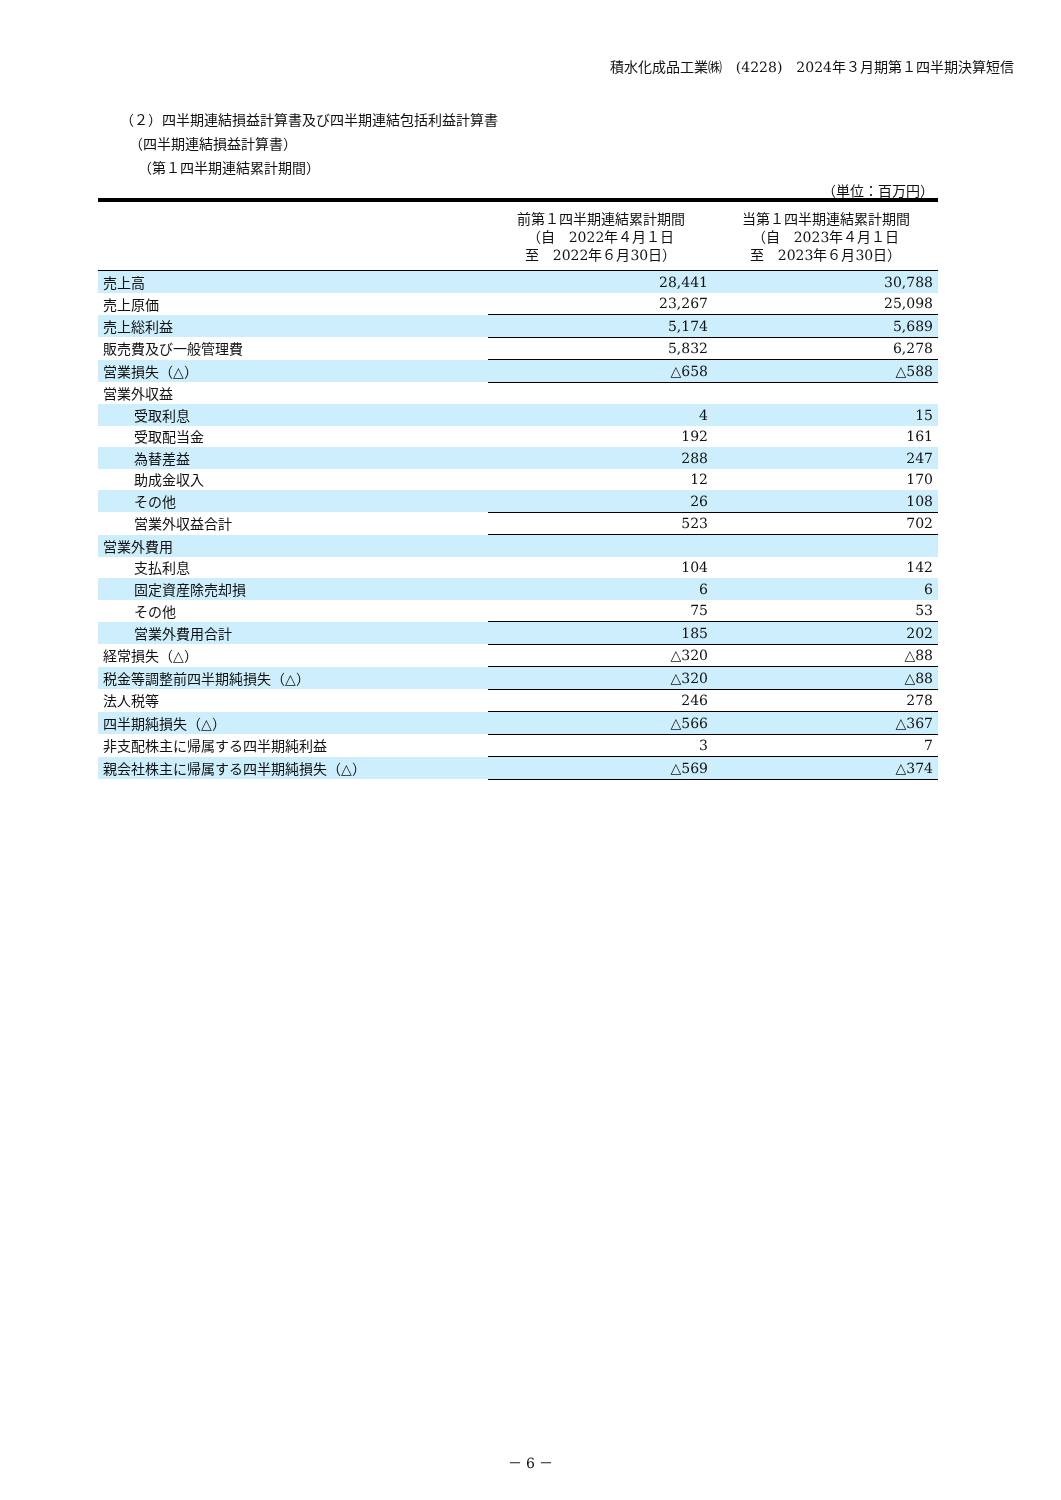積水化成品工業㈱　(4228)　2024年３月期第１四半期決算短信
（２）四半期連結損益計算書及び四半期連結包括利益計算書
（四半期連結損益計算書）
（第１四半期連結累計期間）
（単位：百万円）
| | 前第１四半期連結累計期間 （自 2022年４月１日 至 2022年６月30日） | 当第１四半期連結累計期間 （自 2023年４月１日 至 2023年６月30日） |
| --- | --- | --- |
| 売上高 | 28,441 | 30,788 |
| 売上原価 | 23,267 | 25,098 |
| 売上総利益 | 5,174 | 5,689 |
| 販売費及び一般管理費 | 5,832 | 6,278 |
| 営業損失（△） | △658 | △588 |
| 営業外収益 | | |
| 受取利息 | 4 | 15 |
| 受取配当金 | 192 | 161 |
| 為替差益 | 288 | 247 |
| 助成金収入 | 12 | 170 |
| その他 | 26 | 108 |
| 営業外収益合計 | 523 | 702 |
| 営業外費用 | | |
| 支払利息 | 104 | 142 |
| 固定資産除売却損 | 6 | 6 |
| その他 | 75 | 53 |
| 営業外費用合計 | 185 | 202 |
| 経常損失（△） | △320 | △88 |
| 税金等調整前四半期純損失（△） | △320 | △88 |
| 法人税等 | 246 | 278 |
| 四半期純損失（△） | △566 | △367 |
| 非支配株主に帰属する四半期純利益 | 3 | 7 |
| 親会社株主に帰属する四半期純損失（△） | △569 | △374 |
－ 6 －